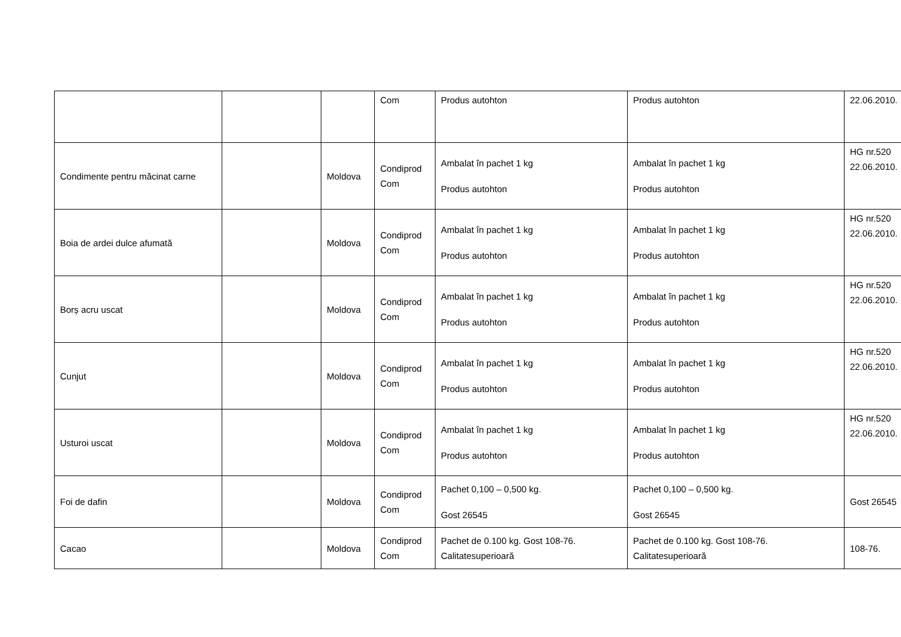| | | | Com | Produs autohton | Produs autohton | 22.06.2010. |
| Condimente pentru măcinat carne | | Moldova | Condiprod Com | Ambalat în pachet 1 kg Produs autohton | Ambalat în pachet 1 kg Produs autohton | HG nr.520 22.06.2010. |
| Boia de ardei dulce afumată | | Moldova | Condiprod Com | Ambalat în pachet 1 kg Produs autohton | Ambalat în pachet 1 kg Produs autohton | HG nr.520 22.06.2010. |
| Borș acru uscat | | Moldova | Condiprod Com | Ambalat în pachet 1 kg Produs autohton | Ambalat în pachet 1 kg Produs autohton | HG nr.520 22.06.2010. |
| Cunjut | | Moldova | Condiprod Com | Ambalat în pachet 1 kg Produs autohton | Ambalat în pachet 1 kg Produs autohton | HG nr.520 22.06.2010. |
| Usturoi uscat | | Moldova | Condiprod Com | Ambalat în pachet 1 kg Produs autohton | Ambalat în pachet 1 kg Produs autohton | HG nr.520 22.06.2010. |
| Foi de dafin | | Moldova | Condiprod Com | Pachet 0,100 – 0,500 kg. Gost 26545 | Pachet 0,100 – 0,500 kg. Gost 26545 | Gost 26545 |
| Cacao | | Moldova | Condiprod Com | Pachet de 0.100 kg. Gost 108-76. Calitatesuperioară | Pachet de 0.100 kg. Gost 108-76. Calitatesuperioară | 108-76. |